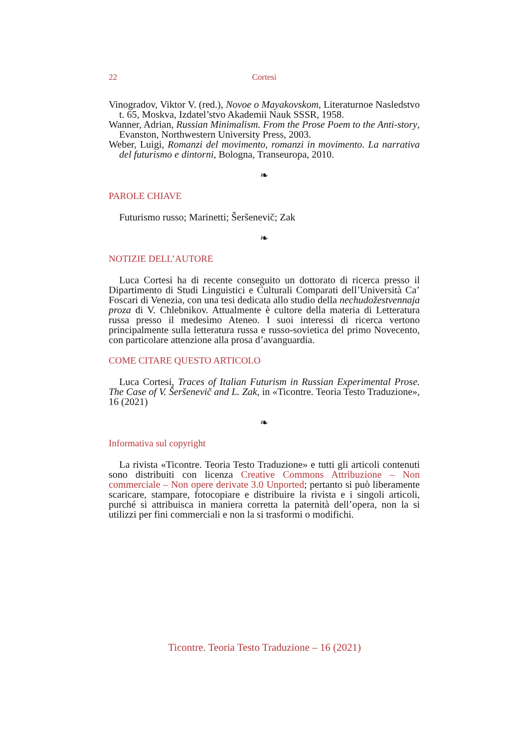22 Cortesi
Vinogradov, Viktor V. (red.), Novoe o Mayakovskom, Literaturnoe Nasledstvo t. 65, Moskva, Izdatel’stvo Akademii Nauk SSSR, 1958.
Wanner, Adrian, Russian Minimalism. From the Prose Poem to the Anti-story, Evanston, Northwestern University Press, 2003.
Weber, Luigi, Romanzi del movimento, romanzi in movimento. La narrativa del futurismo e dintorni, Bologna, Transeuropa, 2010.
❧
PAROLE CHIAVE
Futurismo russo; Marinetti; Šeršenevič; Zak
❧
NOTIZIE DELL’AUTORE
Luca Cortesi ha di recente conseguito un dottorato di ricerca presso il Dipartimento di Studi Linguistici e Culturali Comparati dell’Università Ca’ Foscari di Venezia, con una tesi dedicata allo studio della nechudožestvennaja proza di V. Chlebnikov. Attualmente è cultore della materia di Letteratura russa presso il medesimo Ateneo. I suoi interessi di ricerca vertono principalmente sulla letteratura russa e russo-sovietica del primo Novecento, con particolare attenzione alla prosa d’avanguardia.
COME CITARE QUESTO ARTICOLO
Luca Cortesi, Traces of Italian Futurism in Russian Experimental Prose. The Case of V. Šeršenevič and L. Zak, in «Ticontre. Teoria Testo Traduzione», 16 (2021)
❧
Informativa sul copyright
La rivista «Ticontre. Teoria Testo Traduzione» e tutti gli articoli contenuti sono distribuiti con licenza Creative Commons Attribuzione – Non commerciale – Non opere derivate 3.0 Unported; pertanto si può liberamente scaricare, stampare, fotocopiare e distribuire la rivista e i singoli articoli, purché si attribuisca in maniera corretta la paternità dell’opera, non la si utilizzi per fini commerciali e non la si trasformi o modifichi.
Ticontre. Teoria Testo Traduzione – 16 (2021)